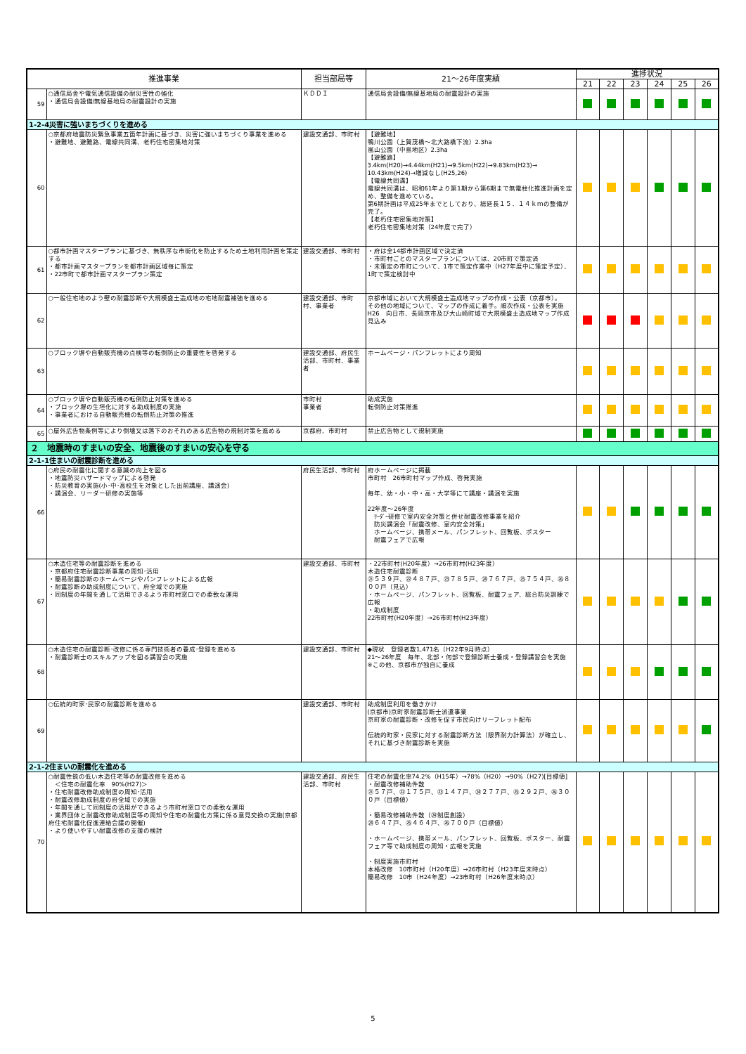| 推進事業 | | 担当部局等 | 21～26年度実績 | 進捗状況 | | | | | |
| --- | --- | --- | --- | --- | --- | --- | --- | --- | --- |
| | | | | 21 | 22 | 23 | 24 | 25 | 26 |
| 59 | ○通信局舎や電気通信設備の耐災害性の強化 ・通信局舎設備/無線基地局の耐震設計の実施 | ＫＤＤＩ | 通信局舎設備/無線基地局の耐震設計の実施 | | | | | | |
| 1-2-4災害に強いまちづくりを進める | | | | | | | | | |
| 60 | ○京都府地震防災緊急事業五箇年計画に基づき、災害に強いまちづくり事業を進める ・避難地、避難路、電線共同溝、老朽住宅密集地対策 | 建設交通部、市町村 | 【避難地】 鴨川公園（上賀茂橋～北大路橋下流）2.3ha 嵐山公園（中島地区）2.3ha 【避難路】 3.4km(H20)→4.44km(H21)→9.5km(H22)→9.83km(H23)→ 10.43km(H24)→増減なし(H25,26) 【電線共同溝】 電線共同溝は、昭和61年より第1期から第6期まで無電柱化推進計画を定め、整備を進めている。 第6期計画は平成25年までとしており、総延長１５．１４ｋｍの整備が完了。 【老朽住宅密集地対策】 老朽住宅密集地対策（24年度で完了） | | | | | | |
| 61 | ○都市計画マスタープランに基づき、無秩序な市街化を防止するため土地利用計画を策定する ・都市計画マスタープランを都市計画区域毎に策定 ・22市町で都市計画マスタープラン策定 | 建設交通部、市町村 | ・府は全14都市計画区域で決定済 ・市町村ごとのマスタープランについては、20市町で策定済 ・未策定の市町について、1市で策定作業中（H27年度中に策定予定）、1町で策定検討中 | | | | | | |
| 62 | ○一般住宅地のよう壁の耐震診断や大規模盛土造成地の宅地耐震補強を進める | 建設交通部、市町村、事業者 | 京都市域において大規模盛土造成地マップの作成・公表（京都市）。 その他の地域について、マップの作成に着手。順次作成・公表を実施 H26 向日市、長岡京市及び大山崎町域で大規模盛土造成地マップ作成見込み | | | | | | |
| 63 | ○ブロック塀や自動販売機の点検等の転倒防止の重要性を啓発する | 建設交通部、府民生活部、市町村、事業者 | ホームページ・パンフレットにより周知 | | | | | | |
| 64 | ○ブロック塀や自動販売機の転倒防止対策を進める ・ブロック塀の生垣化に対する助成制度の実施 ・事業者における自動販売機の転倒防止対策の推進 | 市町村 事業者 | 助成実施 転倒防止対策推進 | | | | | | |
| 65 | ○屋外広告物条例等により倒壊又は落下のおそれのある広告物の規制対策を進める | 京都府、市町村 | 禁止広告物として規制実施 | | | | | | |
| ２ 地震時のすまいの安全、地震後のすまいの安心を守る | | | | | | | | | |
| 2-1-1住まいの耐震診断を進める | | | | | | | | | |
| 66 | ○府民の耐震化に関する意識の向上を図る ・地震防災ハザードマップによる啓発 ・防災教育の実施(小･中･高校生を対象とした出前講座、講演会) ・講演会、リーダー研修の実施等 | 府民生活部、市町村 | 府ホームページに掲載 市町村 26市町村マップ作成、啓発実施 毎年、幼・小・中・高・大学等にて講座・講演を実施 22年度～26年度 ﾘｰﾀﾞｰ研修で室内安全対策と併せ耐震改修事業を紹介 防災講演会「耐震改修、室内安全対策」 ホームページ、携帯メール、パンフレット、回覧板、ポスター 耐震フェアで広報 | | | | | | |
| 67 | ○木造住宅等の耐震診断を進める ・京都府住宅耐震診断事業の周知･活用 ・簡易耐震診断のホームページやパンフレットによる広報 ・耐震診断の助成制度について、府全域での実施 ・同制度の年間を通して活用できるよう市町村窓口での柔軟な運用 | 建設交通部、市町村 | ・22市町村(H20年度）→26市町村(H23年度） 木造住宅耐震診断 ㉑５３９戸、㉒４８７戸、㉓７８５戸、㉔７６７戸、㉕７５４戸、㉖８００戸（見込） ・ホームページ、パンフレット、回覧板、耐震フェア、総合防災訓練で広報 ・助成制度 22市町村(H20年度）→26市町村(H23年度） | | | | | | |
| 68 | ○木造住宅の耐震診断･改修に係る専門技術者の養成･登録を進める ・耐震診断士のスキルアップを図る講習会の実施 | 建設交通部、市町村 | ◆現状 登録者数1,471名（H22年9月時点） 21～26年度 毎年、北部・何部で登録診断士養成・登録講習会を実施 ※この他、京都市が独自に養成 | | | | | | |
| 69 | ○伝統的町家･民家の耐震診断を進める | 建設交通部、市町村 | 助成制度利用を働きかけ (京都市)京町家耐震診断士派遣事業 京町家の耐震診断・改修を促す市民向けリーフレット配布 伝統的町家・民家に対する耐震診断方法（限界耐力計算法）が確立し、それに基づき耐震診断を実施 | | | | | | |
| 2-1-2住まいの耐震化を進める | | | | | | | | | |
| 70 | ○耐震性能の低い木造住宅等の耐震改修を進める ＜住宅の耐震化率 90%(H27)＞ ・住宅耐震改修助成制度の周知･活用 ・耐震改修助成制度の府全域での実施 ・年間を通して同制度の活用ができるよう市町村窓口での柔軟な運用 ・業界団体と耐震改修助成制度等の周知や住宅の耐震化方策に係る意見交換の実施(京都府住宅耐震化促進連絡会議の開催) ・より使いやすい耐震改修の支援の検討 | 建設交通部、府民生活部、市町村 | 住宅の耐震化率74.2%（H15年）→78%（H20）→90%（H27)[目標値] ・耐震改修補助件数 ㉑５７戸、㉒１７５戸、㉓１４７戸、㉔２７７戸、㉕２９２戸、㉖３００戸（目標値） ・簡易改修補助件数（㉔制度創設） ㉔６４７戸、㉕４６４戸、㉖７００戸（目標値） ・ホームページ、携帯メール、パンフレット、回覧板、ポスター、耐震フェア等で助成制度の周知・広報を実施 ・制度実施市町村 本格改修 10市町村（H20年度）→26市町村（H23年度末時点） 簡易改修 10市（H24年度）→23市町村（H26年度末時点） | | | | | | |
5